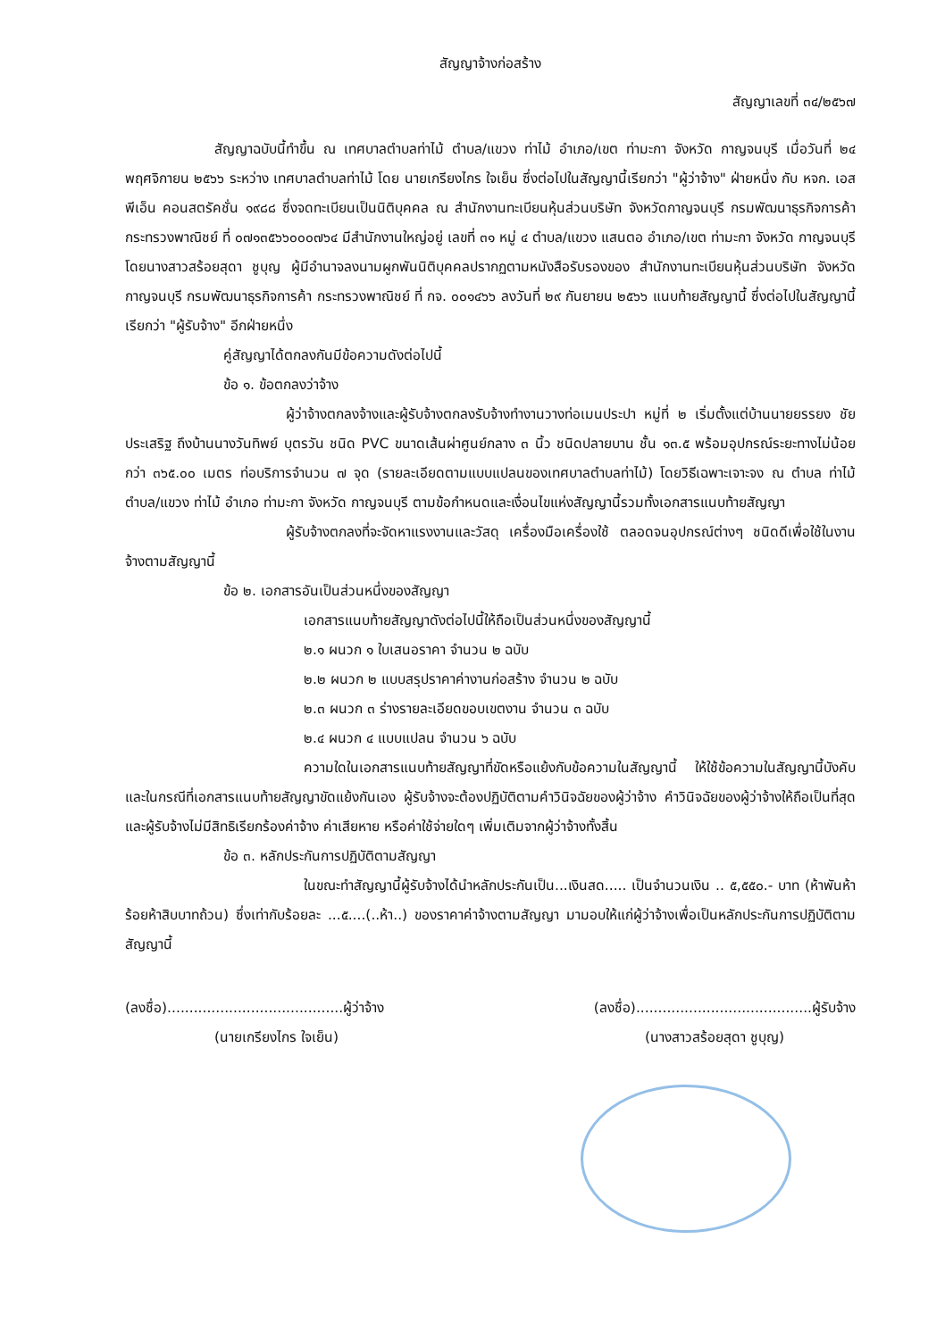สัญญาจ้างก่อสร้าง
สัญญาเลขที่ ๓๔/๒๕๖๗
สัญญาฉบับนี้ทำขึ้น ณ เทศบาลตำบลท่าไม้ ตำบล/แขวง ท่าไม้ อำเภอ/เขต ท่ามะกา จังหวัด กาญจนบุรี เมื่อวันที่ ๒๔ พฤศจิกายน ๒๕๖๖ ระหว่าง เทศบาลตำบลท่าไม้ โดย นายเกรียงไกร ใจเย็น ซึ่งต่อไปในสัญญานี้เรียกว่า "ผู้ว่าจ้าง" ฝ่ายหนึ่ง กับ หจก. เอสพีเอ็น คอนสตรัคชั่น ๑๙๘๘ ซึ่งจดทะเบียนเป็นนิติบุคคล ณ สำนักงานทะเบียนหุ้นส่วนบริษัท จังหวัดกาญจนบุรี กรมพัฒนาธุรกิจการค้า กระทรวงพาณิชย์ ที่ ๐๗๑๓๕๖๖๐๐๐๗๖๔ มีสำนักงานใหญ่อยู่ เลขที่ ๓๑ หมู่ ๔ ตำบล/แขวง แสนตอ อำเภอ/เขต ท่ามะกา จังหวัด กาญจนบุรี โดยนางสาวสร้อยสุดา ชูบุญ ผู้มีอำนาจลงนามผูกพันนิติบุคคลปรากฏตามหนังสือรับรองของ สำนักงานทะเบียนหุ้นส่วนบริษัท จังหวัดกาญจนบุรี กรมพัฒนาธุรกิจการค้า กระทรวงพาณิชย์ ที่ กจ. ๐๐๑๔๖๖ ลงวันที่ ๒๙ กันยายน ๒๕๖๖ แนบท้ายสัญญานี้ ซึ่งต่อไปในสัญญานี้เรียกว่า "ผู้รับจ้าง" อีกฝ่ายหนึ่ง
คู่สัญญาได้ตกลงกันมีข้อความดังต่อไปนี้
ข้อ ๑. ข้อตกลงว่าจ้าง
ผู้ว่าจ้างตกลงจ้างและผู้รับจ้างตกลงรับจ้างทำงานวางท่อเมนประปา หมู่ที่ ๒ เริ่มตั้งแต่บ้านนายยรรยง ชัยประเสริฐ ถึงบ้านนางวันทิพย์ บุตรวัน ชนิด PVC ขนาดเส้นผ่าศูนย์กลาง ๓ นิ้ว ชนิดปลายบาน ชั้น ๑๓.๕ พร้อมอุปกรณ์ระยะทางไม่น้อยกว่า ๓๖๕.๐๐ เมตร ท่อบริการจำนวน ๗ จุด (รายละเอียดตามแบบแปลนของเทศบาลตำบลท่าไม้) โดยวิธีเฉพาะเจาะจง ณ ตำบล ท่าไม้ ตำบล/แขวง ท่าไม้ อำเภอ ท่ามะกา จังหวัด กาญจนบุรี ตามข้อกำหนดและเงื่อนไขแห่งสัญญานี้รวมทั้งเอกสารแนบท้ายสัญญา
ผู้รับจ้างตกลงที่จะจัดหาแรงงานและวัสดุ เครื่องมือเครื่องใช้ ตลอดจนอุปกรณ์ต่างๆ ชนิดดีเพื่อใช้ในงานจ้างตามสัญญานี้
ข้อ ๒. เอกสารอันเป็นส่วนหนึ่งของสัญญา
เอกสารแนบท้ายสัญญาดังต่อไปนี้ให้ถือเป็นส่วนหนึ่งของสัญญานี้
๒.๑ ผนวก ๑ ใบเสนอราคา จำนวน ๒ ฉบับ
๒.๒ ผนวก ๒ แบบสรุปราคาค่างานก่อสร้าง จำนวน ๒ ฉบับ
๒.๓ ผนวก ๓ ร่างรายละเอียดขอบเขตงาน จำนวน ๓ ฉบับ
๒.๔ ผนวก ๔ แบบแปลน จำนวน ๖ ฉบับ
ความใดในเอกสารแนบท้ายสัญญาที่ขัดหรือแย้งกับข้อความในสัญญานี้ ให้ใช้ข้อความในสัญญานี้บังคับ และในกรณีที่เอกสารแนบท้ายสัญญาขัดแย้งกันเอง ผู้รับจ้างจะต้องปฏิบัติตามคำวินิจฉัยของผู้ว่าจ้าง คำวินิจฉัยของผู้ว่าจ้างให้ถือเป็นที่สุด และผู้รับจ้างไม่มีสิทธิเรียกร้องค่าจ้าง ค่าเสียหาย หรือค่าใช้จ่ายใดๆ เพิ่มเติมจากผู้ว่าจ้างทั้งสิ้น
ข้อ ๓. หลักประกันการปฏิบัติตามสัญญา
ในขณะทำสัญญานี้ผู้รับจ้างได้นำหลักประกันเป็น...เงินสด..... เป็นจำนวนเงิน .. ๕,๕๕๐.- บาท (ห้าพันห้าร้อยห้าสิบบาทถ้วน) ซึ่งเท่ากับร้อยละ ...๕....(..ห้า..) ของราคาค่าจ้างตามสัญญา มามอบให้แก่ผู้ว่าจ้างเพื่อเป็นหลักประกันการปฏิบัติตามสัญญานี้
(ลงชื่อ)........................................ผู้ว่าจ้าง (ลงชื่อ)........................................ผู้รับจ้าง
(นายเกรียงไกร ใจเย็น) (นางสาวสร้อยสุดา ชูบุญ)